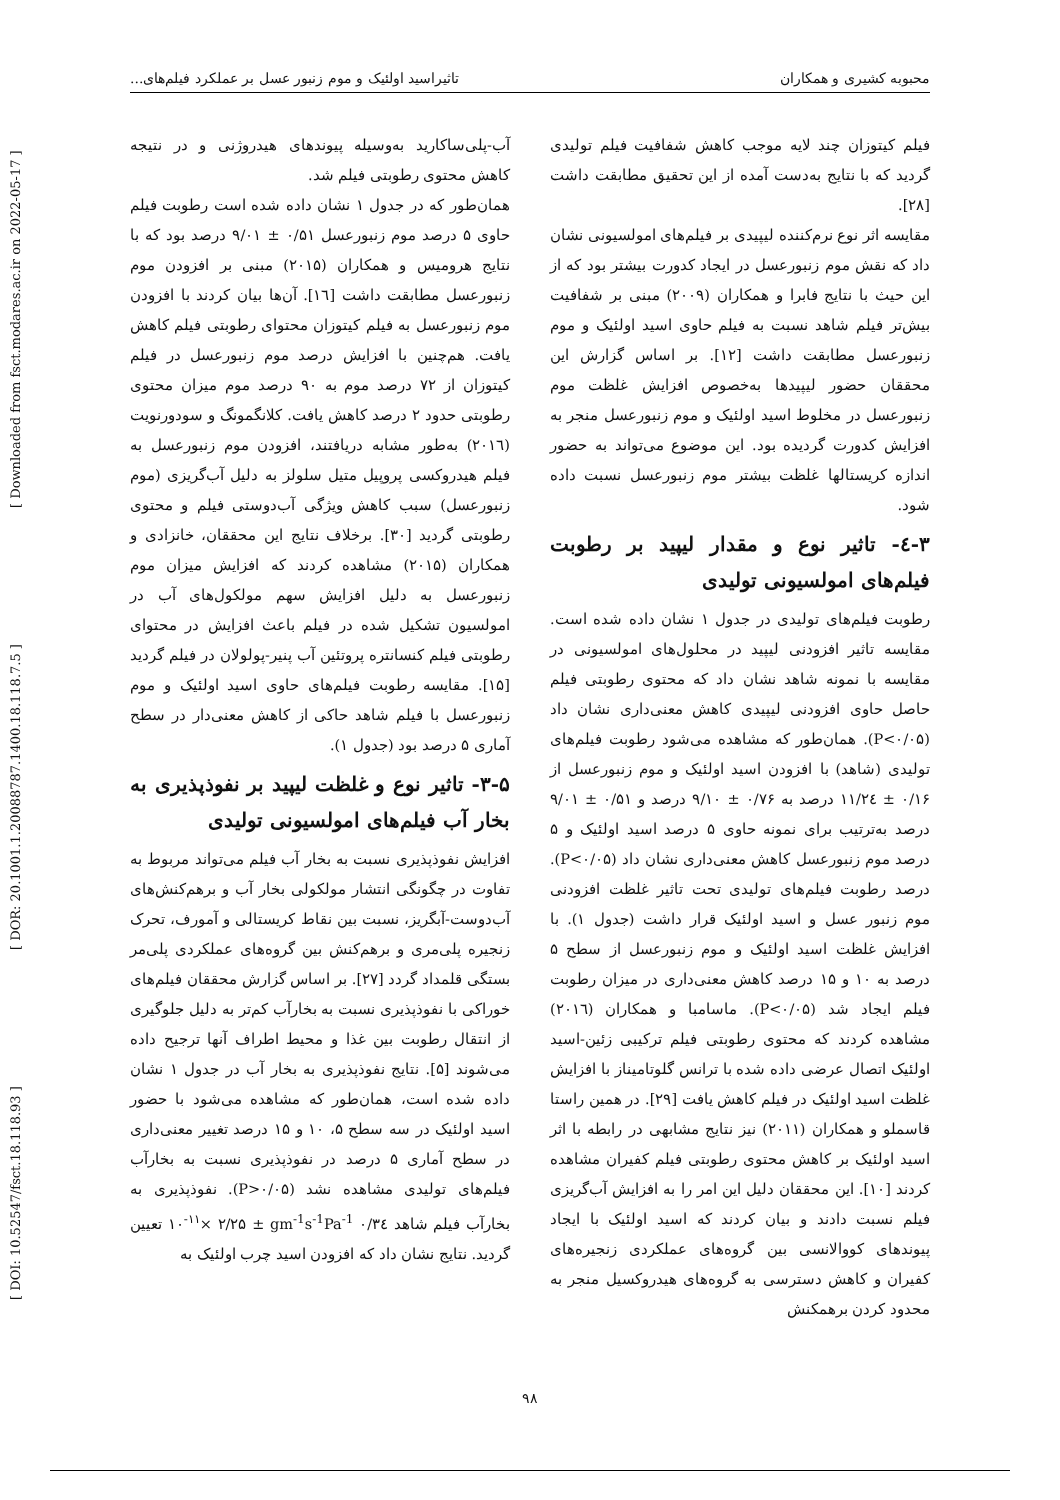[ DOI: 10.52547/fsct.18.118.93 ] [ DOR: 20.1001.1.20088787.1400.18.118.7.5 ] [ Downloaded from fsct.modares.ac.ir on 2022-05-17 ]
محبوبه کشیری و همکاران تاثیراسید اولئیک و موم زنبور عسل بر عملکرد فیلم‌های...
فیلم کیتوزان چند لایه موجب کاهش شفافیت فیلم تولیدی گردید که با نتایج به‌دست آمده از این تحقیق مطابقت داشت [۲۸].
مقایسه اثر نوع نرم‌کننده لیپیدی بر فیلم‌های امولسیونی نشان داد که نقش موم زنبورعسل در ایجاد کدورت بیشتر بود که از این حیث با نتایج فابرا و همکاران (۲۰۰۹) مبنی بر شفافیت بیش‌تر فیلم شاهد نسبت به فیلم حاوی اسید اولئیک و موم زنبورعسل مطابقت داشت [۱۲]. بر اساس گزارش این محققان حضور لیپیدها به‌خصوص افزایش غلظت موم زنبورعسل در مخلوط اسید اولئیک و موم زنبورعسل منجر به افزایش کدورت گردیده بود. این موضوع می‌تواند به حضور اندازه کریستالها غلظت بیشتر موم زنبورعسل نسبت داده شود.
۳-٤- تاثیر نوع و مقدار لیپید بر رطوبت فیلم‌های امولسیونی تولیدی
رطوبت فیلم‌های تولیدی در جدول ۱ نشان داده شده است. مقایسه تاثیر افزودنی لیپید در محلول‌های امولسیونی در مقایسه با نمونه شاهد نشان داد که محتوی رطوبتی فیلم حاصل حاوی افزودنی لیپیدی کاهش معنی‌داری نشان داد (P<۰/۰۵). همان‌طور که مشاهده می‌شود رطوبت فیلم‌های تولیدی (شاهد) با افزودن اسید اولئیک و موم زنبورعسل از ۰/۱۶ ± ۱۱/۲٤ درصد به ۰/۷۶ ± ۹/۱۰ درصد و ۰/۵۱ ± ۹/۰۱ درصد به‌ترتیب برای نمونه حاوی ۵ درصد اسید اولئیک و ۵ درصد موم زنبورعسل کاهش معنی‌داری نشان داد (P<۰/۰۵). درصد رطوبت فیلم‌های تولیدی تحت تاثیر غلظت افزودنی موم زنبور عسل و اسید اولئیک قرار داشت (جدول ۱). با افزایش غلظت اسید اولئیک و موم زنبورعسل از سطح ۵ درصد به ۱۰ و ۱۵ درصد کاهش معنی‌داری در میزان رطوبت فیلم ایجاد شد (P<۰/۰۵). ماسامبا و همکاران (۲۰۱٦) مشاهده کردند که محتوی رطوبتی فیلم ترکیبی زئین-اسید اولئیک اتصال عرضی داده شده با ترانس گلوتامیناز با افزایش غلظت اسید اولئیک در فیلم کاهش یافت [۲۹]. در همین راستا قاسملو و همکاران (۲۰۱۱) نیز نتایج مشابهی در رابطه با اثر اسید اولئیک بر کاهش محتوی رطوبتی فیلم کفیران مشاهده کردند [۱۰]. این محققان دلیل این امر را به افزایش آب‌گریزی فیلم نسبت دادند و بیان کردند که اسید اولئیک با ایجاد پیوندهای کووالانسی بین گروه‌های عملکردی زنجیره‌های کفیران و کاهش دسترسی به گروه‌های هیدروکسیل منجر به محدود کردن برهمکنش
آب-پلی‌ساکارید به‌وسیله پیوندهای هیدروژنی و در نتیجه کاهش محتوی رطوبتی فیلم شد.
همان‌طور که در جدول ۱ نشان داده شده است رطوبت فیلم حاوی ۵ درصد موم زنبورعسل ۰/۵۱ ± ۹/۰۱ درصد بود که با نتایج هرومیس و همکاران (۲۰۱۵) مبنی بر افزودن موم زنبورعسل مطابقت داشت [۱٦]. آن‌ها بیان کردند با افزودن موم زنبورعسل به فیلم کیتوزان محتوای رطوبتی فیلم کاهش یافت. هم‌چنین با افزایش درصد موم زنبورعسل در فیلم کیتوزان از ۷۲ درصد موم به ۹۰ درصد موم میزان محتوی رطوبتی حدود ۲ درصد کاهش یافت. کلانگمونگ و سودورنویت (۲۰۱٦) به‌طور مشابه دریافتند، افزودن موم زنبورعسل به فیلم هیدروکسی پروپیل متیل سلولز به دلیل آب‌گریزی (موم زنبورعسل) سبب کاهش ویژگی آب‌دوستی فیلم و محتوی رطوبتی گردید [۳۰]. برخلاف نتایج این محققان، خانزادی و همکاران (۲۰۱۵) مشاهده کردند که افزایش میزان موم زنبورعسل به دلیل افزایش سهم مولکول‌های آب در امولسیون تشکیل شده در فیلم باعث افزایش در محتوای رطوبتی فیلم کنسانتره پروتئین آب پنیر-پولولان در فیلم گردید [۱۵]. مقایسه رطوبت فیلم‌های حاوی اسید اولئیک و موم زنبورعسل با فیلم شاهد حاکی از کاهش معنی‌دار در سطح آماری ۵ درصد بود (جدول ۱).
۳-۵- تاثیر نوع و غلظت لیپید بر نفوذپذیری به بخار آب فیلم‌های امولسیونی تولیدی
افزایش نفوذپذیری نسبت به بخار آب فیلم می‌تواند مربوط به تفاوت در چگونگی انتشار مولکولی بخار آب و برهم‌کنش‌های آب‌دوست-آبگریز، نسبت بین نقاط کریستالی و آمورف، تحرک زنجیره پلی‌مری و برهم‌کنش بین گروه‌های عملکردی پلی‌مر بستگی قلمداد گردد [۲۷]. بر اساس گزارش محققان فیلم‌های خوراکی با نفوذپذیری نسبت به بخارآب کم‌تر به دلیل جلوگیری از انتقال رطوبت بین غذا و محیط اطراف آنها ترجیح داده می‌شوند [۵]. نتایج نفوذپذیری به بخار آب در جدول ۱ نشان داده شده است، همان‌طور که مشاهده می‌شود با حضور اسید اولئیک در سه سطح ۵، ۱۰ و ۱۵ درصد تغییر معنی‌داری در سطح آماری ۵ درصد در نفوذپذیری نسبت به بخارآب فیلم‌های تولیدی مشاهده نشد (P>۰/۰۵). نفوذپذیری به بخارآب فیلم شاهد gm<sup>-1</sup>s<sup>-1</sup>Pa<sup>-1</sup> ۰/۳٤ ± ۱۰<sup>-۱۱</sup>× ۲/۲۵ تعیین گردید. نتایج نشان داد که افزودن اسید چرب اولئیک به
۹۸